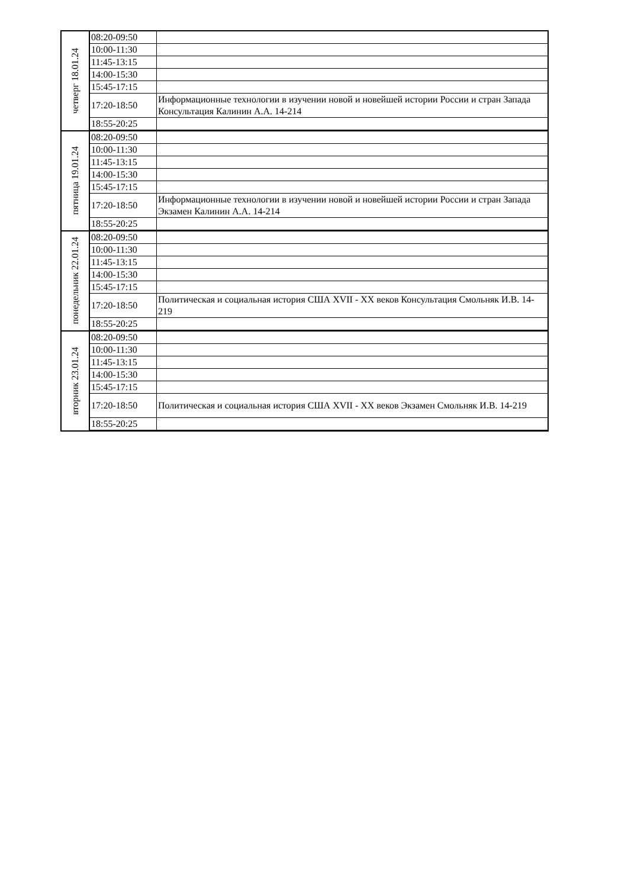| четверг 18.01.24 | 08:20-09:50 | |
| | 10:00-11:30 | |
| | 11:45-13:15 | |
| | 14:00-15:30 | |
| | 15:45-17:15 | |
| | 17:20-18:50 | Информационные технологии в изучении новой и новейшей истории России и стран Запада Консультация Калинин А.А. 14-214 |
| | 18:55-20:25 | |
| пятница 19.01.24 | 08:20-09:50 | |
| | 10:00-11:30 | |
| | 11:45-13:15 | |
| | 14:00-15:30 | |
| | 15:45-17:15 | |
| | 17:20-18:50 | Информационные технологии в изучении новой и новейшей истории России и стран Запада Экзамен Калинин А.А. 14-214 |
| | 18:55-20:25 | |
| понедельник 22.01.24 | 08:20-09:50 | |
| | 10:00-11:30 | |
| | 11:45-13:15 | |
| | 14:00-15:30 | |
| | 15:45-17:15 | |
| | 17:20-18:50 | Политическая и социальная история США XVII - XX веков Консультация Смольняк И.В. 14-219 |
| | 18:55-20:25 | |
| вторник 23.01.24 | 08:20-09:50 | |
| | 10:00-11:30 | |
| | 11:45-13:15 | |
| | 14:00-15:30 | |
| | 15:45-17:15 | |
| | 17:20-18:50 | Политическая и социальная история США XVII - XX веков Экзамен Смольняк И.В. 14-219 |
| | 18:55-20:25 | |